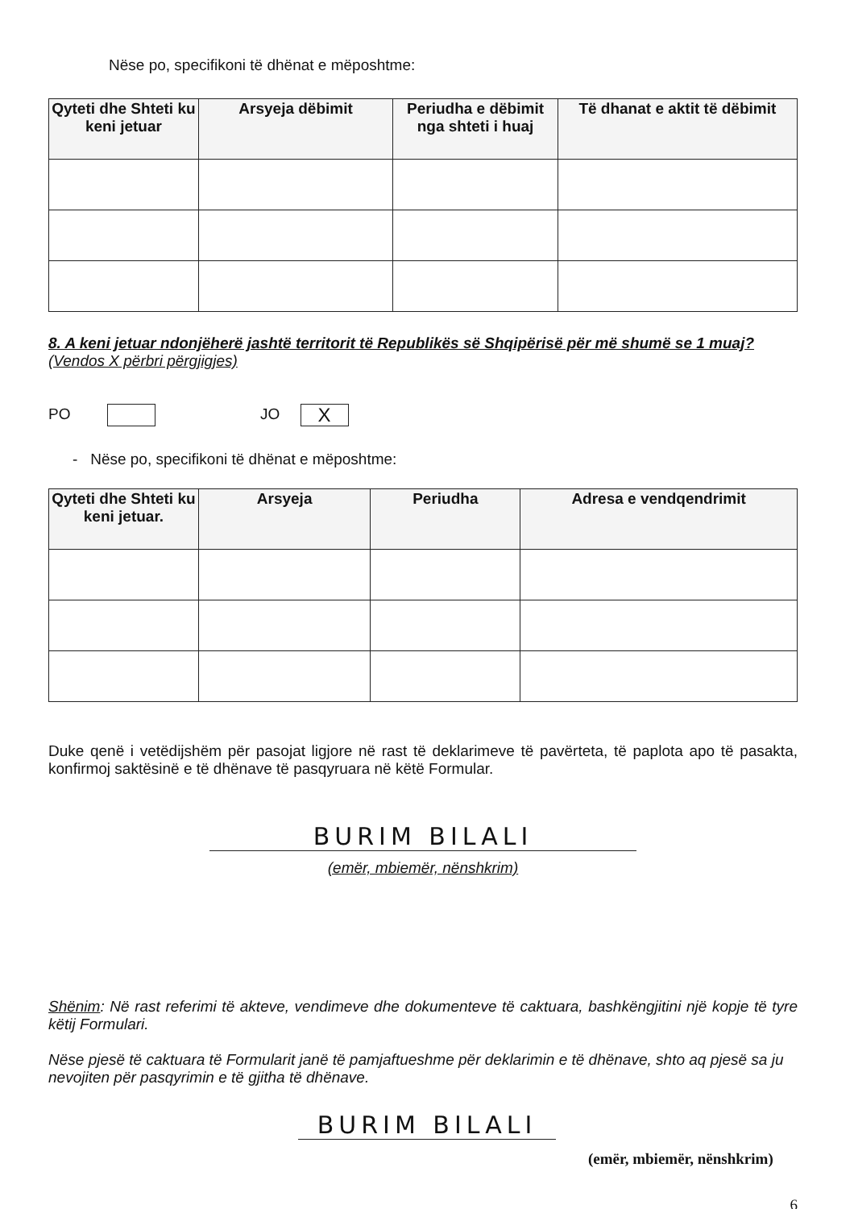Nëse po, specifikoni të dhënat e mëposhtme:
| Qyteti dhe Shteti ku keni jetuar | Arsyeja dëbimit | Periudha e dëbimit nga shteti i huaj | Të dhanat e aktit të dëbimit |
| --- | --- | --- | --- |
8. A keni jetuar ndonjëherë jashtë territorit të Republikës së Shqipërisë për më shumë se 1 muaj? (Vendos X përbri përgjigjes)
PO JO X
- Nëse po, specifikoni të dhënat e mëposhtme:
| Qyteti dhe Shteti ku keni jetuar. | Arsyeja | Periudha | Adresa e vendqendrimit |
| --- | --- | --- | --- |
Duke qenë i vetëdijshëm për pasojat ligjore në rast të deklarimeve të pavërteta, të paplota apo të pasakta, konfirmoj saktësinë e të dhënave të pasqyruara në këtë Formular.
BURIM BILALI
(emër, mbiemër, nënshkrim)
Shënim: Në rast referimi të akteve, vendimeve dhe dokumenteve të caktuara, bashkëngjitini një kopje të tyre këtij Formulari.
Nëse pjesë të caktuara të Formularit janë të pamjaftueshme për deklarimin e të dhënave, shto aq pjesë sa ju nevojiten për pasqyrimin e të gjitha të dhënave.
BURIM BILALI
(emër, mbiemër, nënshkrim)
6